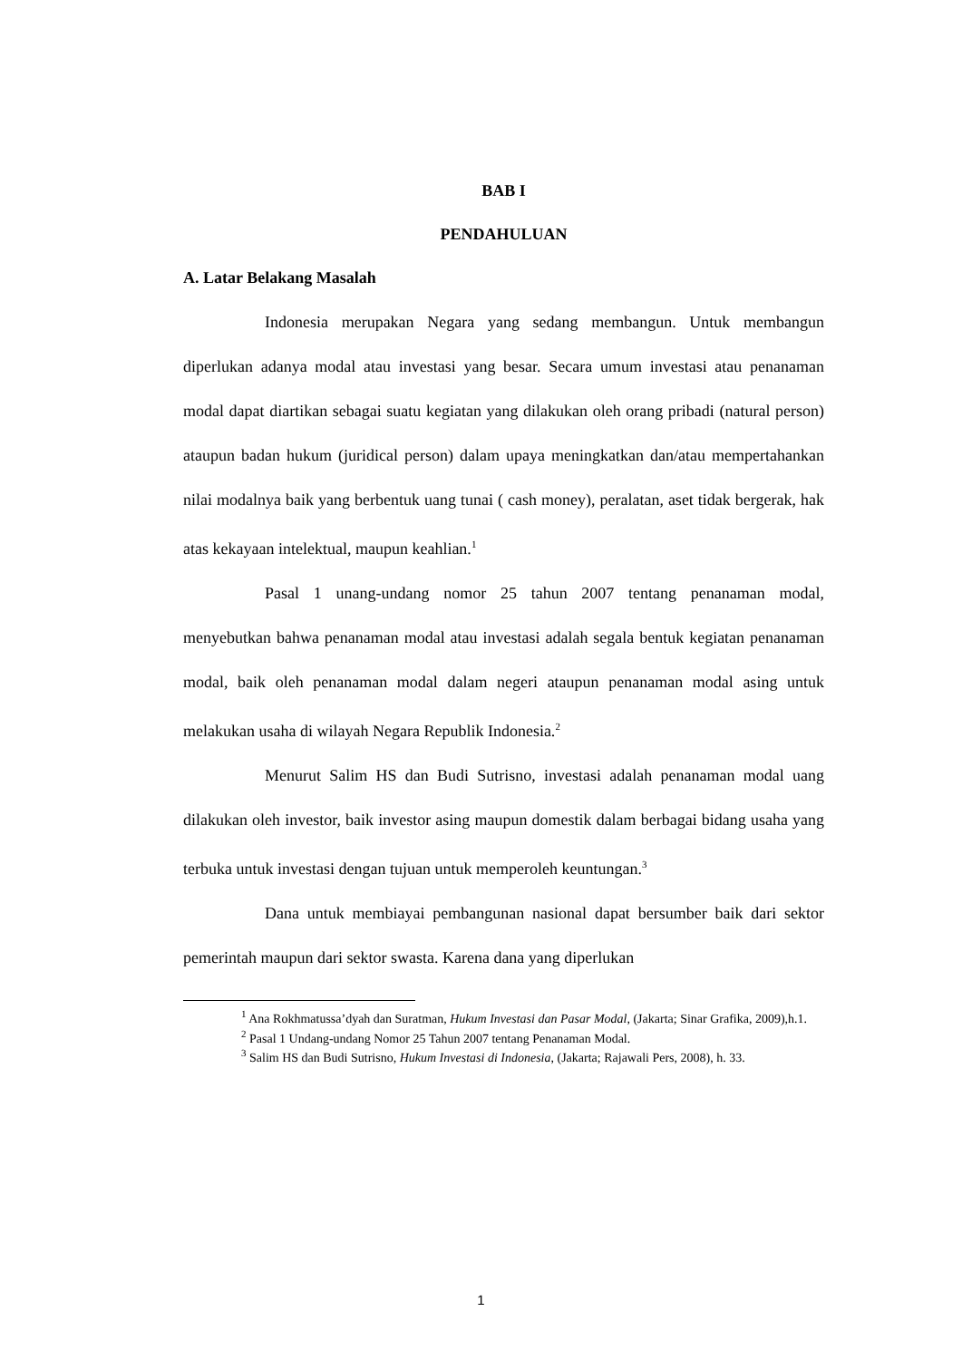BAB I
PENDAHULUAN
A. Latar Belakang Masalah
Indonesia merupakan Negara yang sedang membangun. Untuk membangun diperlukan adanya modal atau investasi yang besar. Secara umum investasi atau penanaman modal dapat diartikan sebagai suatu kegiatan yang dilakukan oleh orang pribadi (natural person) ataupun badan hukum (juridical person) dalam upaya meningkatkan dan/atau mempertahankan nilai modalnya baik yang berbentuk uang tunai ( cash money), peralatan, aset tidak bergerak, hak atas kekayaan intelektual, maupun keahlian.<sup>1</sup>
Pasal 1 unang-undang nomor 25 tahun 2007 tentang penanaman modal, menyebutkan bahwa penanaman modal atau investasi adalah segala bentuk kegiatan penanaman modal, baik oleh penanaman modal dalam negeri ataupun penanaman modal asing untuk melakukan usaha di wilayah Negara Republik Indonesia.<sup>2</sup>
Menurut Salim HS dan Budi Sutrisno, investasi adalah penanaman modal uang dilakukan oleh investor, baik investor asing maupun domestik dalam berbagai bidang usaha yang terbuka untuk investasi dengan tujuan untuk memperoleh keuntungan.<sup>3</sup>
Dana untuk membiayai pembangunan nasional dapat bersumber baik dari sektor pemerintah maupun dari sektor swasta. Karena dana yang diperlukan
<sup>1</sup> Ana Rokhmatussa’dyah dan Suratman, Hukum Investasi dan Pasar Modal, (Jakarta; Sinar Grafika, 2009),h.1.
<sup>2</sup> Pasal 1 Undang-undang Nomor 25 Tahun 2007 tentang Penanaman Modal.
<sup>3</sup> Salim HS dan Budi Sutrisno, Hukum Investasi di Indonesia, (Jakarta; Rajawali Pers, 2008), h. 33.
1